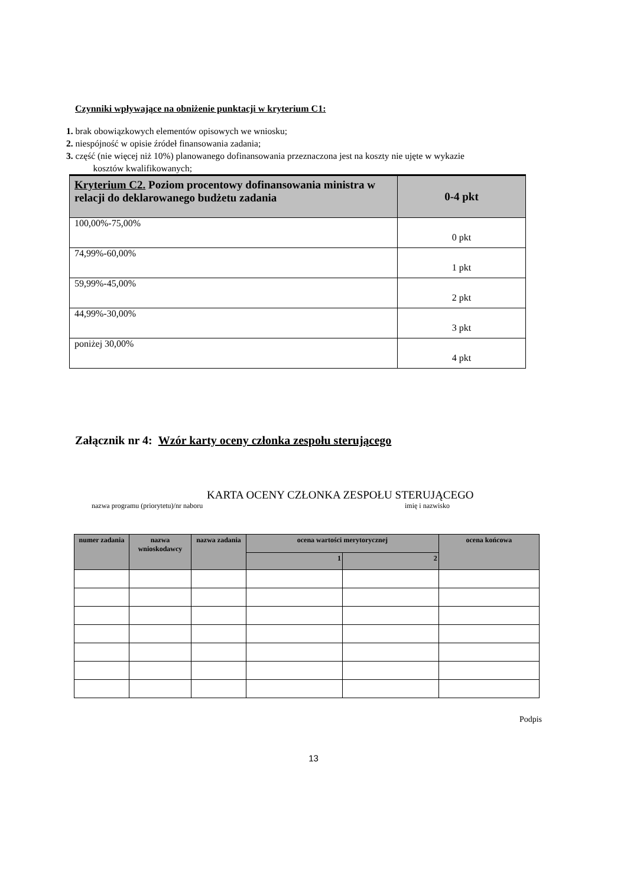Czynniki wpływające na obniżenie punktacji w kryterium C1:
1. brak obowiązkowych elementów opisowych we wniosku;
2. niespójność w opisie źródeł finansowania zadania;
3. część (nie więcej niż 10%) planowanego dofinansowania przeznaczona jest na koszty nie ujęte w wykazie
kosztów kwalifikowanych;
| Kryterium C2. Poziom procentowy dofinansowania ministra w relacji do deklarowanego budżetu zadania | 0-4 pkt |
| --- | --- |
| 100,00%-75,00% | 0 pkt |
| 74,99%-60,00% | 1 pkt |
| 59,99%-45,00% | 2 pkt |
| 44,99%-30,00% | 3 pkt |
| poniżej 30,00% | 4 pkt |
Załącznik nr 4: Wzór karty oceny członka zespołu sterującego
KARTA OCENY CZŁONKA ZESPOŁU STERUJĄCEGO
nazwa programu (priorytetu)/nr naboru imię i nazwisko
| numer zadania | nazwa wnioskodawcy | nazwa zadania | ocena wartości merytorycznej | | ocena końcowa |
| --- | --- | --- | --- | --- | --- |
| | | | 1 | 2 | |
Podpis
13